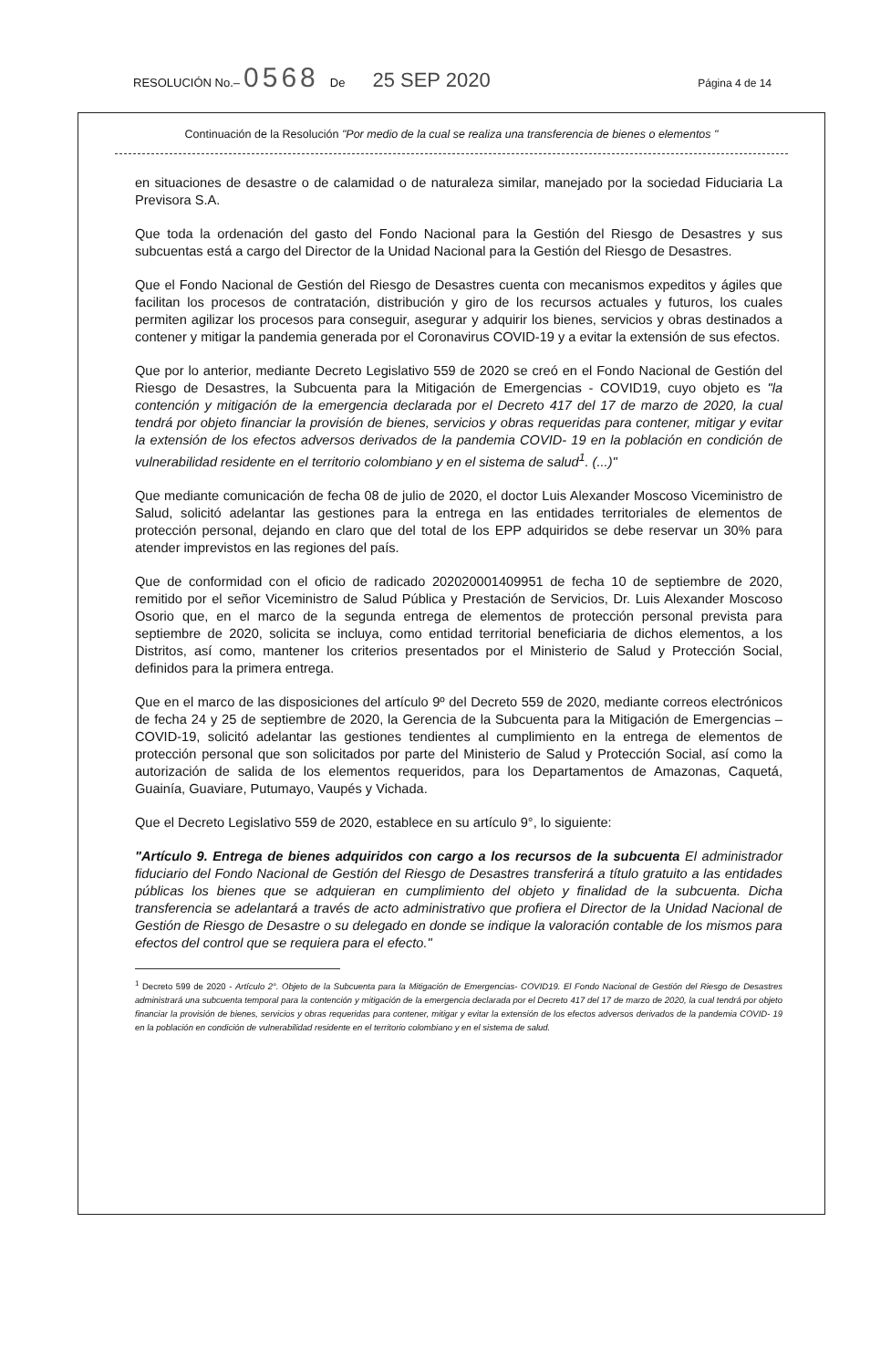RESOLUCIÓN No.– 0568 De 25 SEP 2020 Página 4 de 14
Continuación de la Resolución "Por medio de la cual se realiza una transferencia de bienes o elementos "
en situaciones de desastre o de calamidad o de naturaleza similar, manejado por la sociedad Fiduciaria La Previsora S.A.
Que toda la ordenación del gasto del Fondo Nacional para la Gestión del Riesgo de Desastres y sus subcuentas está a cargo del Director de la Unidad Nacional para la Gestión del Riesgo de Desastres.
Que el Fondo Nacional de Gestión del Riesgo de Desastres cuenta con mecanismos expeditos y ágiles que facilitan los procesos de contratación, distribución y giro de los recursos actuales y futuros, los cuales permiten agilizar los procesos para conseguir, asegurar y adquirir los bienes, servicios y obras destinados a contener y mitigar la pandemia generada por el Coronavirus COVID-19 y a evitar la extensión de sus efectos.
Que por lo anterior, mediante Decreto Legislativo 559 de 2020 se creó en el Fondo Nacional de Gestión del Riesgo de Desastres, la Subcuenta para la Mitigación de Emergencias - COVID19, cuyo objeto es "la contención y mitigación de la emergencia declarada por el Decreto 417 del 17 de marzo de 2020, la cual tendrá por objeto financiar la provisión de bienes, servicios y obras requeridas para contener, mitigar y evitar la extensión de los efectos adversos derivados de la pandemia COVID- 19 en la población en condición de vulnerabilidad residente en el territorio colombiano y en el sistema de salud<sup>1</sup>. (...)"
Que mediante comunicación de fecha 08 de julio de 2020, el doctor Luis Alexander Moscoso Viceministro de Salud, solicitó adelantar las gestiones para la entrega en las entidades territoriales de elementos de protección personal, dejando en claro que del total de los EPP adquiridos se debe reservar un 30% para atender imprevistos en las regiones del país.
Que de conformidad con el oficio de radicado 202020001409951 de fecha 10 de septiembre de 2020, remitido por el señor Viceministro de Salud Pública y Prestación de Servicios, Dr. Luis Alexander Moscoso Osorio que, en el marco de la segunda entrega de elementos de protección personal prevista para septiembre de 2020, solicita se incluya, como entidad territorial beneficiaria de dichos elementos, a los Distritos, así como, mantener los criterios presentados por el Ministerio de Salud y Protección Social, definidos para la primera entrega.
Que en el marco de las disposiciones del artículo 9º del Decreto 559 de 2020, mediante correos electrónicos de fecha 24 y 25 de septiembre de 2020, la Gerencia de la Subcuenta para la Mitigación de Emergencias –COVID-19, solicitó adelantar las gestiones tendientes al cumplimiento en la entrega de elementos de protección personal que son solicitados por parte del Ministerio de Salud y Protección Social, así como la autorización de salida de los elementos requeridos, para los Departamentos de Amazonas, Caquetá, Guainía, Guaviare, Putumayo, Vaupés y Vichada.
Que el Decreto Legislativo 559 de 2020, establece en su artículo 9°, lo siguiente:
"Artículo 9. Entrega de bienes adquiridos con cargo a los recursos de la subcuenta El administrador fiduciario del Fondo Nacional de Gestión del Riesgo de Desastres transferirá a título gratuito a las entidades públicas los bienes que se adquieran en cumplimiento del objeto y finalidad de la subcuenta. Dicha transferencia se adelantará a través de acto administrativo que profiera el Director de la Unidad Nacional de Gestión de Riesgo de Desastre o su delegado en donde se indique la valoración contable de los mismos para efectos del control que se requiera para el efecto."
<sup>1</sup> Decreto 599 de 2020 - Artículo 2°. Objeto de la Subcuenta para la Mitigación de Emergencias- COVID19. El Fondo Nacional de Gestión del Riesgo de Desastres administrará una subcuenta temporal para la contención y mitigación de la emergencia declarada por el Decreto 417 del 17 de marzo de 2020, la cual tendrá por objeto financiar la provisión de bienes, servicios y obras requeridas para contener, mitigar y evitar la extensión de los efectos adversos derivados de la pandemia COVID- 19 en la población en condición de vulnerabilidad residente en el territorio colombiano y en el sistema de salud.